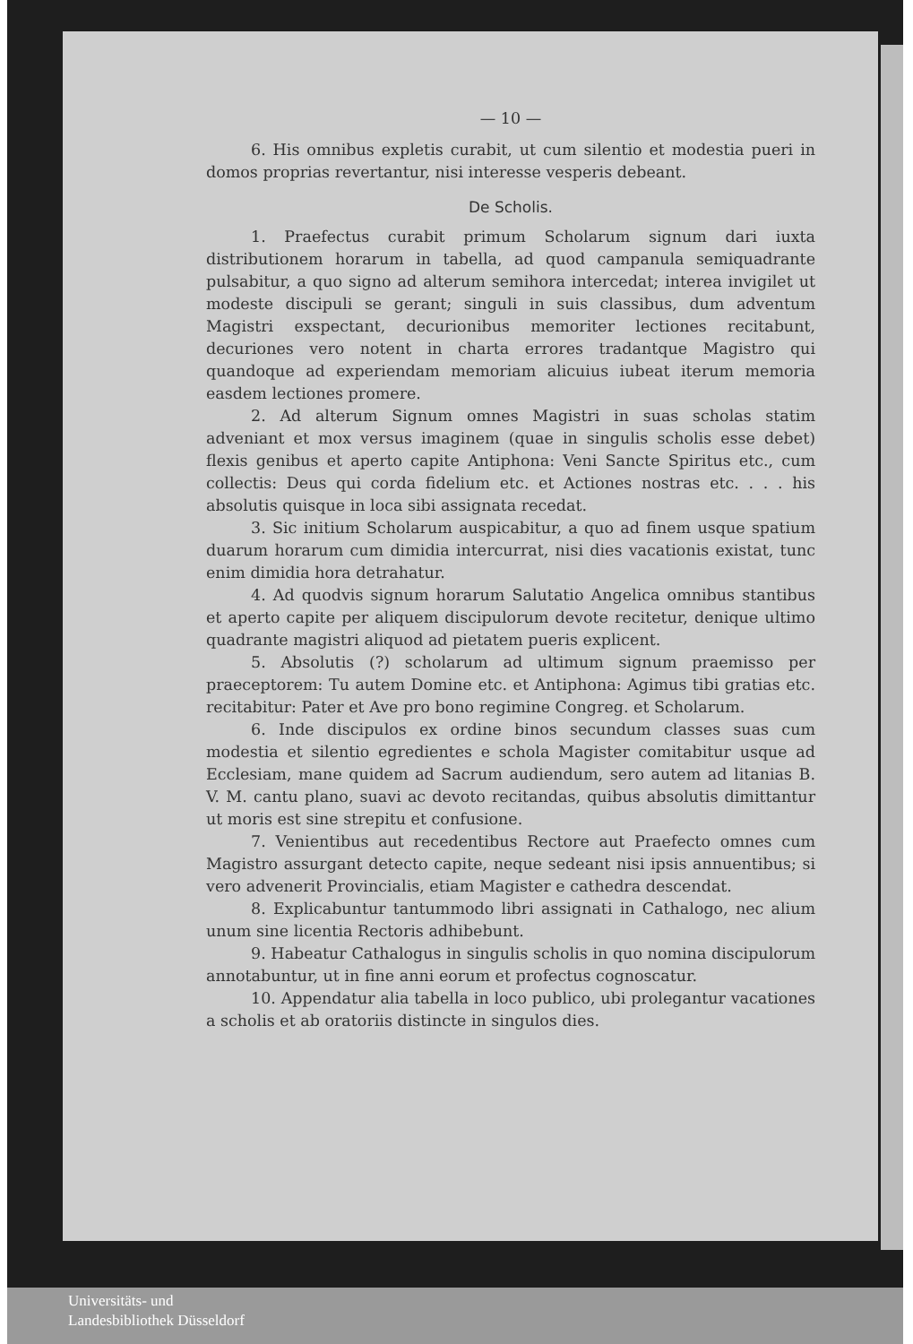— 10 —
6. His omnibus expletis curabit, ut cum silentio et modestia pueri in domos proprias revertantur, nisi interesse vesperis debeant.
De Scholis.
1. Praefectus curabit primum Scholarum signum dari iuxta distributionem horarum in tabella, ad quod campanula semiquadrante pulsabitur, a quo signo ad alterum semihora intercedat; interea invigilet ut modeste discipuli se gerant; singuli in suis classibus, dum adventum Magistri exspectant, decurionibus memoriter lectiones recitabunt, decuriones vero notent in charta errores tradantque Magistro qui quandoque ad experiendam memoriam alicuius iubeat iterum memoria easdem lectiones promere.
2. Ad alterum Signum omnes Magistri in suas scholas statim adveniant et mox versus imaginem (quae in singulis scholis esse debet) flexis genibus et aperto capite Antiphona: Veni Sancte Spiritus etc., cum collectis: Deus qui corda fidelium etc. et Actiones nostras etc. . . . his absolutis quisque in loca sibi assignata recedat.
3. Sic initium Scholarum auspicabitur, a quo ad finem usque spatium duarum horarum cum dimidia intercurrat, nisi dies vacationis existat, tunc enim dimidia hora detrahatur.
4. Ad quodvis signum horarum Salutatio Angelica omnibus stantibus et aperto capite per aliquem discipulorum devote recitetur, denique ultimo quadrante magistri aliquod ad pietatem pueris explicent.
5. Absolutis (?) scholarum ad ultimum signum praemisso per praeceptorem: Tu autem Domine etc. et Antiphona: Agimus tibi gratias etc. recitabitur: Pater et Ave pro bono regimine Congreg. et Scholarum.
6. Inde discipulos ex ordine binos secundum classes suas cum modestia et silentio egredientes e schola Magister comitabitur usque ad Ecclesiam, mane quidem ad Sacrum audiendum, sero autem ad litanias B. V. M. cantu plano, suavi ac devoto recitandas, quibus absolutis dimittantur ut moris est sine strepitu et confusione.
7. Venientibus aut recedentibus Rectore aut Praefecto omnes cum Magistro assurgant detecto capite, neque sedeant nisi ipsis annuentibus; si vero advenerit Provincialis, etiam Magister e cathedra descendat.
8. Explicabuntur tantummodo libri assignati in Cathalogo, nec alium unum sine licentia Rectoris adhibebunt.
9. Habeatur Cathalogus in singulis scholis in quo nomina discipulorum annotabuntur, ut in fine anni eorum et profectus cognoscatur.
10. Appendatur alia tabella in loco publico, ubi prolegantur vacationes a scholis et ab oratoriis distincte in singulos dies.
Universitäts- und
Landesbibliothek Düsseldorf